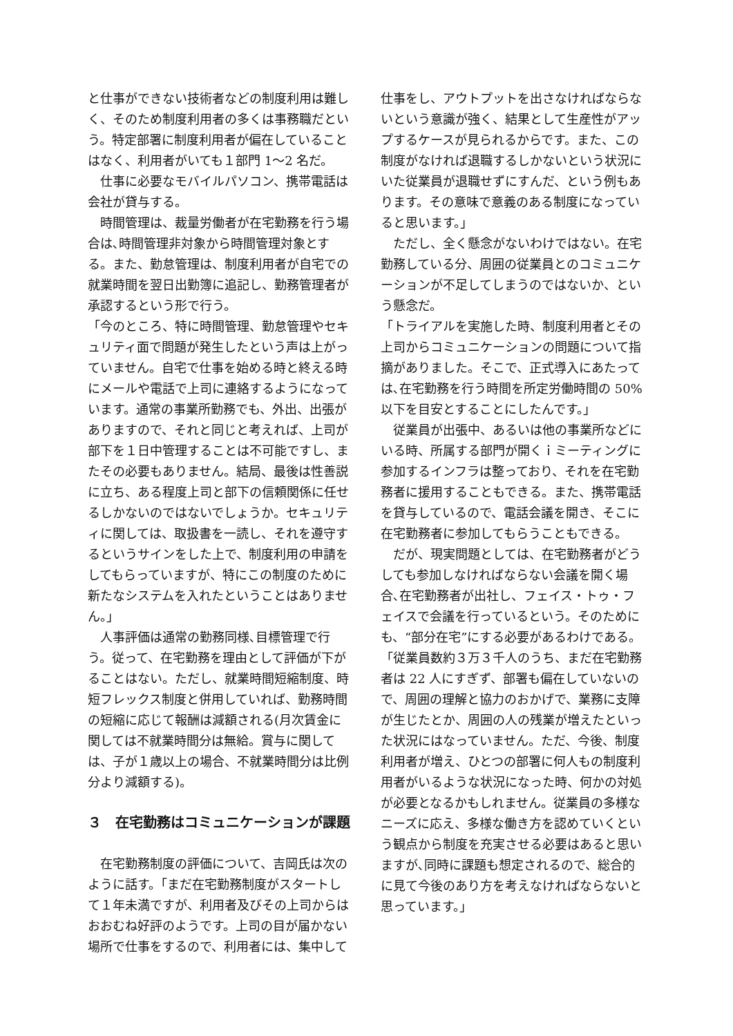と仕事ができない技術者などの制度利用は難しく、そのため制度利用者の多くは事務職だという。特定部署に制度利用者が偏在していることはなく、利用者がいても１部門 1～2 名だ。
仕事に必要なモバイルパソコン、携帯電話は会社が貸与する。
時間管理は、裁量労働者が在宅勤務を行う場合は､時間管理非対象から時間管理対象とする。また、勤怠管理は、制度利用者が自宅での就業時間を翌日出勤簿に追記し、勤務管理者が承認するという形で行う。
「今のところ、特に時間管理、勤怠管理やセキュリティ面で問題が発生したという声は上がっていません。自宅で仕事を始める時と終える時にメールや電話で上司に連絡するようになっています。通常の事業所勤務でも、外出、出張がありますので、それと同じと考えれば、上司が部下を１日中管理することは不可能ですし、またその必要もありません。結局、最後は性善説に立ち、ある程度上司と部下の信頼関係に任せるしかないのではないでしょうか。セキュリティに関しては、取扱書を一読し、それを遵守するというサインをした上で、制度利用の申請をしてもらっていますが、特にこの制度のために新たなシステムを入れたということはありません。」
人事評価は通常の勤務同様､目標管理で行う。従って、在宅勤務を理由として評価が下がることはない。ただし、就業時間短縮制度、時短フレックス制度と併用していれば、勤務時間の短縮に応じて報酬は減額される(月次賃金に関しては不就業時間分は無給。賞与に関しては、子が１歳以上の場合、不就業時間分は比例分より減額する)。
３　在宅勤務はコミュニケーションが課題
在宅勤務制度の評価について、吉岡氏は次のように話す。「まだ在宅勤務制度がスタートして１年未満ですが、利用者及びその上司からはおおむね好評のようです。上司の目が届かない場所で仕事をするので、利用者には、集中して
仕事をし、アウトプットを出さなければならないという意識が強く、結果として生産性がアップするケースが見られるからです。また、この制度がなければ退職するしかないという状況にいた従業員が退職せずにすんだ、という例もあります。その意味で意義のある制度になっていると思います。」
ただし、全く懸念がないわけではない。在宅勤務している分、周囲の従業員とのコミュニケーションが不足してしまうのではないか、という懸念だ。
「トライアルを実施した時、制度利用者とその上司からコミュニケーションの問題について指摘がありました。そこで、正式導入にあたっては､在宅勤務を行う時間を所定労働時間の 50%以下を目安とすることにしたんです。」
従業員が出張中、あるいは他の事業所などにいる時、所属する部門が開くｉミーティングに参加するインフラは整っており、それを在宅勤務者に援用することもできる。また、携帯電話を貸与しているので、電話会議を開き、そこに在宅勤務者に参加してもらうこともできる。
だが、現実問題としては、在宅勤務者がどうしても参加しなければならない会議を開く場合､在宅勤務者が出社し、フェイス・トゥ・フェイスで会議を行っているという。そのためにも、“部分在宅”にする必要があるわけである。「従業員数約３万３千人のうち、まだ在宅勤務者は 22 人にすぎず、部署も偏在していないので、周囲の理解と協力のおかげで、業務に支障が生じたとか、周囲の人の残業が増えたといった状況にはなっていません。ただ、今後、制度利用者が増え、ひとつの部署に何人もの制度利用者がいるような状況になった時、何かの対処が必要となるかもしれません。従業員の多様なニーズに応え、多様な働き方を認めていくという観点から制度を充実させる必要はあると思いますが､同時に課題も想定されるので、総合的に見て今後のあり方を考えなければならないと思っています。」